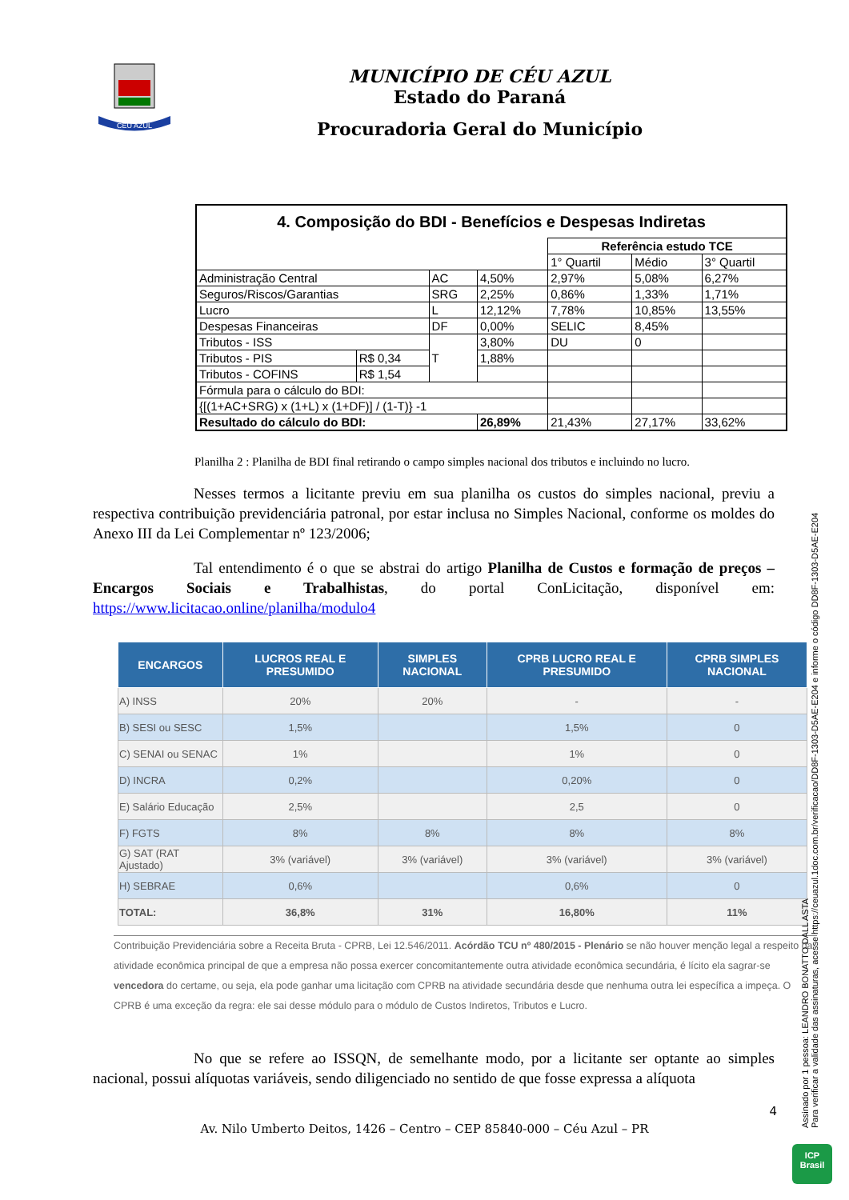CÉU AZUL
MUNICÍPIO DE CÉU AZUL
Estado do Paraná
Procuradoria Geral do Município
| 4. Composição do BDI - Benefícios e Despesas Indiretas | | | | | | |
| | | | | Referência estudo TCE | | |
| | | | | 1° Quartil | Médio | 3° Quartil |
| Administração Central | | AC | 4,50% | 2,97% | 5,08% | 6,27% |
| Seguros/Riscos/Garantias | | SRG | 2,25% | 0,86% | 1,33% | 1,71% |
| Lucro | | L | 12,12% | 7,78% | 10,85% | 13,55% |
| Despesas Financeiras | | DF | 0,00% | SELIC | 8,45% | |
| Tributos - ISS | | T | 3,80% | DU | 0 | |
| Tributos - PIS | R$ 0,34 | | 1,88% | | | |
| Tributos - COFINS | R$ 1,54 | | | | | |
| Fórmula para o cálculo do BDI: | | | | | | |
| {[(1+AC+SRG) x (1+L) x (1+DF)] / (1-T)} -1 | | | | | | |
| Resultado do cálculo do BDI: | | | 26,89% | 21,43% | 27,17% | 33,62% |
Planilha 2 : Planilha de BDI final retirando o campo simples nacional dos tributos e incluindo no lucro.
Nesses termos a licitante previu em sua planilha os custos do simples nacional, previu a respectiva contribuição previdenciária patronal, por estar inclusa no Simples Nacional, conforme os moldes do Anexo III da Lei Complementar nº 123/2006;
Tal entendimento é o que se abstrai do artigo Planilha de Custos e formação de preços – Encargos Sociais e Trabalhistas, do portal ConLicitação, disponível em: https://www.licitacao.online/planilha/modulo4
| ENCARGOS | LUCROS REAL E PRESUMIDO | SIMPLES NACIONAL | CPRB LUCRO REAL E PRESUMIDO | CPRB SIMPLES NACIONAL |
| --- | --- | --- | --- | --- |
| A) INSS | 20% | 20% | - | - |
| B) SESI ou SESC | 1,5% | | 1,5% | 0 |
| C) SENAI ou SENAC | 1% | | 1% | 0 |
| D) INCRA | 0,2% | | 0,20% | 0 |
| E) Salário Educação | 2,5% | | 2,5 | 0 |
| F) FGTS | 8% | 8% | 8% | 8% |
| G) SAT (RAT Ajustado) | 3% (variável) | 3% (variável) | 3% (variável) | 3% (variável) |
| H) SEBRAE | 0,6% | | 0,6% | 0 |
| TOTAL: | 36,8% | 31% | 16,80% | 11% |
Contribuição Previdenciária sobre a Receita Bruta - CPRB, Lei 12.546/2011. Acórdão TCU nº 480/2015 - Plenário se não houver menção legal a respeito da atividade econômica principal de que a empresa não possa exercer concomitantemente outra atividade econômica secundária, é lícito ela sagrar-se vencedora do certame, ou seja, ela pode ganhar uma licitação com CPRB na atividade secundária desde que nenhuma outra lei específica a impeça. O CPRB é uma exceção da regra: ele sai desse módulo para o módulo de Custos Indiretos, Tributos e Lucro.
No que se refere ao ISSQN, de semelhante modo, por a licitante ser optante ao simples nacional, possui alíquotas variáveis, sendo diligenciado no sentido de que fosse expressa a alíquota
4
Av. Nilo Umberto Deitos, 1426 – Centro – CEP 85840-000 – Céu Azul – PR
Assinado por 1 pessoa: LEANDRO BONATTO DALL ASTA
Para verificar a validade das assinaturas, acesse https://ceuazul.1doc.com.br/verificacao/DD8F-1303-D5AE-E204 e informe o código DD8F-1303-D5AE-E204
ICP
Brasil